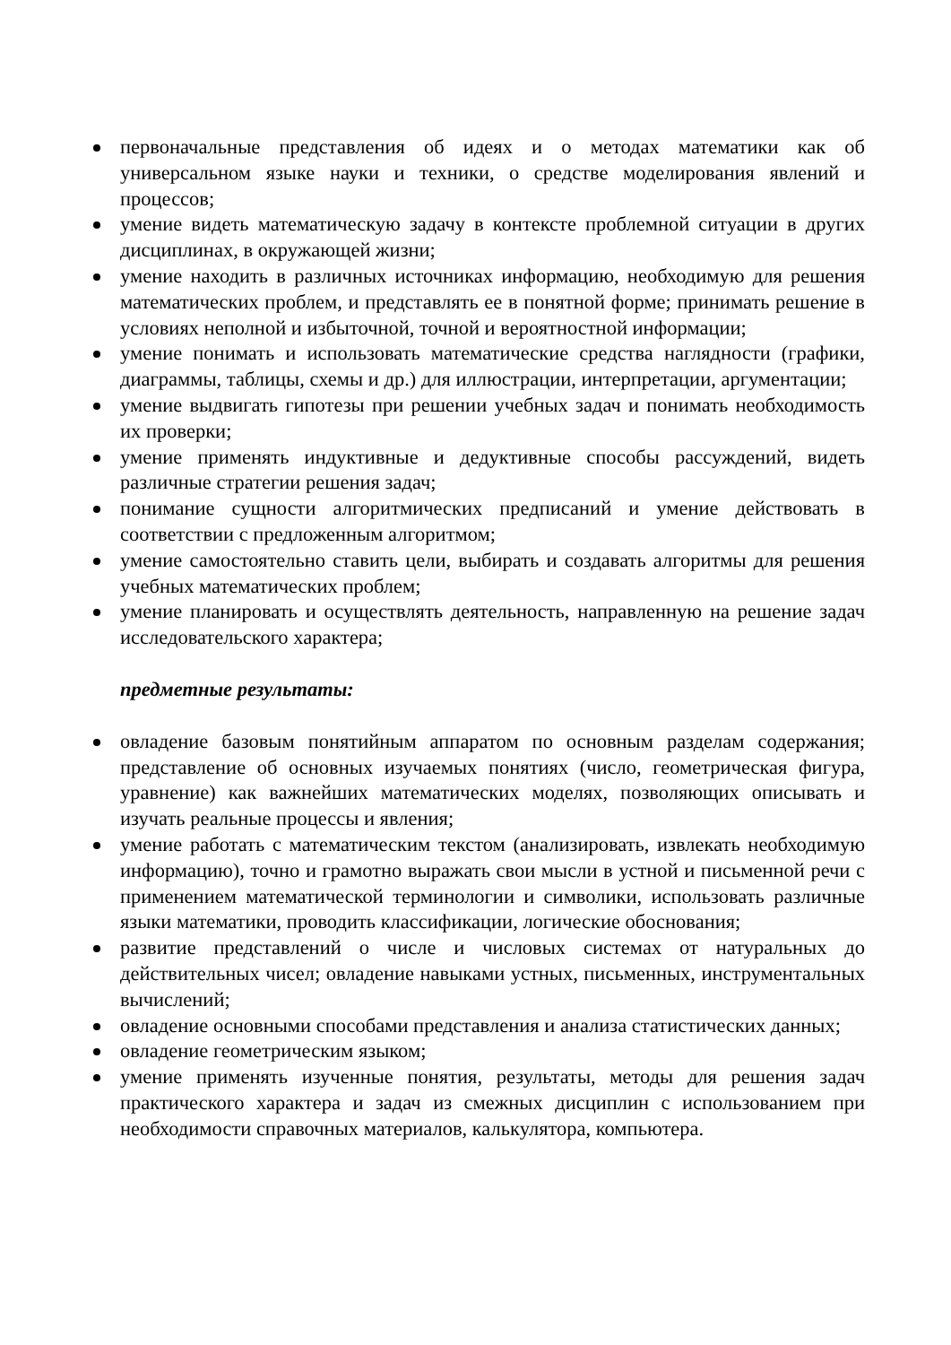первоначальные представления об идеях и о методах математики как об универсальном языке науки и техники, о средстве моделирования явлений и процессов;
умение видеть математическую задачу в контексте проблемной ситуации в других дисциплинах, в окружающей жизни;
умение находить в различных источниках информацию, необходимую для решения математических проблем, и представлять ее в понятной форме; принимать решение в условиях неполной и избыточной, точной и вероятностной информации;
умение понимать и использовать математические средства наглядности (графики, диаграммы, таблицы, схемы и др.) для иллюстрации, интерпретации, аргументации;
умение выдвигать гипотезы при решении учебных задач и понимать необходимость их проверки;
умение применять индуктивные и дедуктивные способы рассуждений, видеть различные стратегии решения задач;
понимание сущности алгоритмических предписаний и умение действовать в соответствии с предложенным алгоритмом;
умение самостоятельно ставить цели, выбирать и создавать алгоритмы для решения учебных математических проблем;
умение планировать и осуществлять деятельность, направленную на решение задач исследовательского характера;
предметные результаты:
овладение базовым понятийным аппаратом по основным разделам содержания; представление об основных изучаемых понятиях (число, геометрическая фигура, уравнение) как важнейших математических моделях, позволяющих описывать и изучать реальные процессы и явления;
умение работать с математическим текстом (анализировать, извлекать необходимую информацию), точно и грамотно выражать свои мысли в устной и письменной речи с применением математической терминологии и символики, использовать различные языки математики, проводить классификации, логические обоснования;
развитие представлений о числе и числовых системах от натуральных до действительных чисел; овладение навыками устных, письменных, инструментальных вычислений;
овладение основными способами представления и анализа статистических данных;
овладение геометрическим языком;
умение применять изученные понятия, результаты, методы для решения задач практического характера и задач из смежных дисциплин с использованием при необходимости справочных материалов, калькулятора, компьютера.